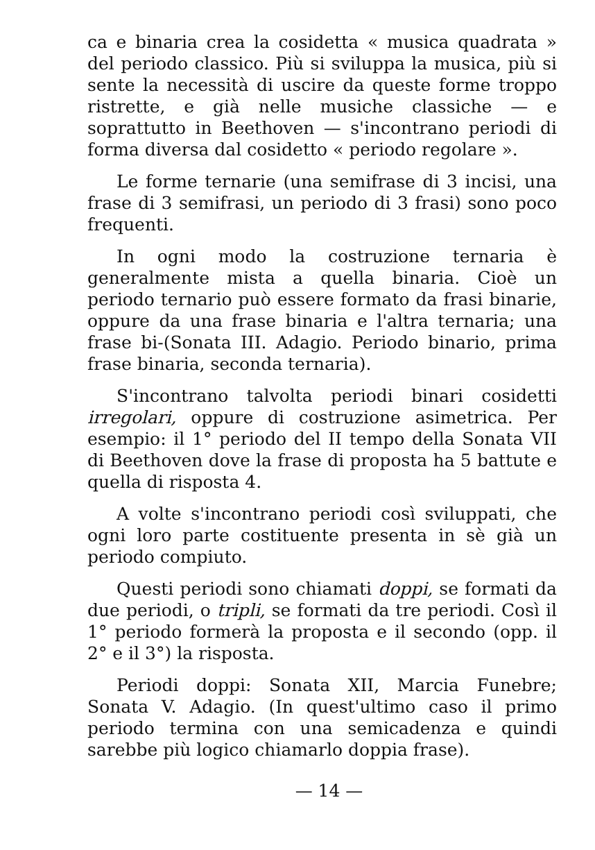ca e binaria crea la cosidetta « musica quadrata » del periodo classico. Più si sviluppa la musica, più si sente la necessità di uscire da queste forme troppo ristrette, e già nelle musiche classiche — e soprattutto in Beethoven — s'incontrano periodi di forma diversa dal cosidetto « periodo regolare ».
Le forme ternarie (una semifrase di 3 incisi, una frase di 3 semifrasi, un periodo di 3 frasi) sono poco frequenti.
In ogni modo la costruzione ternaria è generalmente mista a quella binaria. Cioè un periodo ternario può essere formato da frasi binarie, oppure da una frase binaria e l'altra ternaria; una frase bi-(Sonata III. Adagio. Periodo binario, prima frase binaria, seconda ternaria).
S'incontrano talvolta periodi binari cosidetti irregolari, oppure di costruzione asimetrica. Per esempio: il 1° periodo del II tempo della Sonata VII di Beethoven dove la frase di proposta ha 5 battute e quella di risposta 4.
A volte s'incontrano periodi così sviluppati, che ogni loro parte costituente presenta in sè già un periodo compiuto.
Questi periodi sono chiamati doppi, se formati da due periodi, o tripli, se formati da tre periodi. Così il 1° periodo formerà la proposta e il secondo (opp. il 2° e il 3°) la risposta.
Periodi doppi: Sonata XII, Marcia Funebre; Sonata V. Adagio. (In quest'ultimo caso il primo periodo termina con una semicadenza e quindi sarebbe più logico chiamarlo doppia frase).
— 14 —